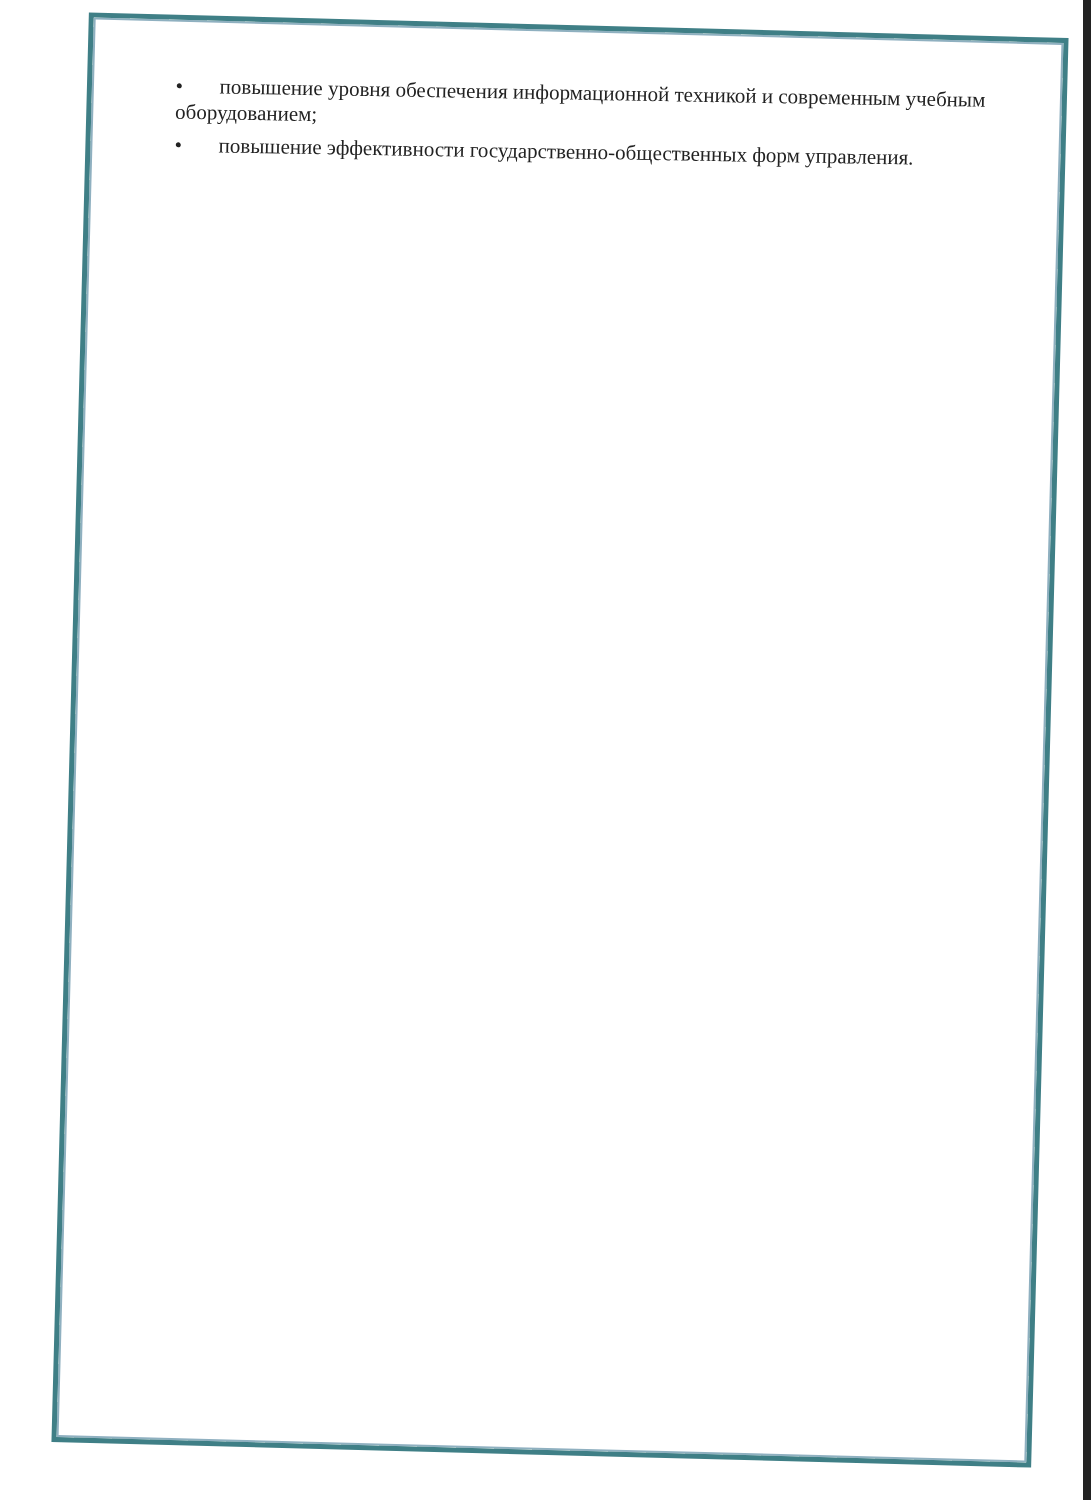• повышение уровня обеспечения информационной техникой и современным учебным оборудованием;
• повышение эффективности государственно-общественных форм управления.